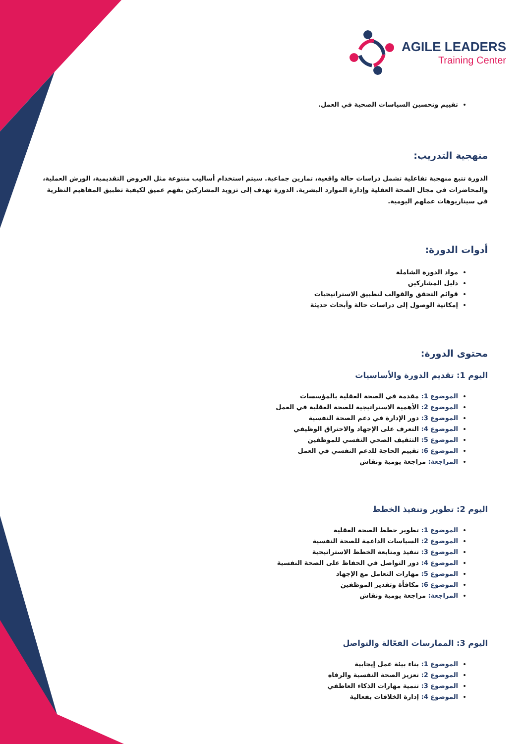AGILE LEADERS
Training Center
تقييم وتحسين السياسات الصحية في العمل.
منهجية التدريب:
الدورة تتبع منهجية تفاعلية تشمل دراسات حالة واقعية، تمارين جماعية. سيتم استخدام أساليب متنوعة مثل العروض التقديمية، الورش العملية، والمحاضرات في مجال الصحة العقلية وإدارة الموارد البشرية. الدورة تهدف إلى تزويد المشاركين بفهم عميق لكيفية تطبيق المفاهيم النظرية في سيناريوهات عملهم اليومية.
أدوات الدورة:
مواد الدورة الشاملة
دليل المشاركين
قوائم التحقق والقوالب لتطبيق الاستراتيجيات
إمكانية الوصول إلى دراسات حالة وأبحاث حديثة
محتوى الدورة:
اليوم 1: تقديم الدورة والأساسيات
الموضوع 1: مقدمة في الصحة العقلية بالمؤسسات
الموضوع 2: الأهمية الاستراتيجية للصحة العقلية في العمل
الموضوع 3: دور الإدارة في دعم الصحة النفسية
الموضوع 4: التعرف على الإجهاد والاحتراق الوظيفي
الموضوع 5: التثقيف الصحي النفسي للموظفين
الموضوع 6: تقييم الحاجة للدعم النفسي في العمل
المراجعة: مراجعة يومية ونقاش
اليوم 2: تطوير وتنفيذ الخطط
الموضوع 1: تطوير خطط الصحة العقلية
الموضوع 2: السياسات الداعمة للصحة النفسية
الموضوع 3: تنفيذ ومتابعة الخطط الاستراتيجية
الموضوع 4: دور التواصل في الحفاظ على الصحة النفسية
الموضوع 5: مهارات التعامل مع الإجهاد
الموضوع 6: مكافأة وتقدير الموظفين
المراجعة: مراجعة يومية ونقاش
اليوم 3: الممارسات الفعّالة والتواصل
الموضوع 1: بناء بيئة عمل إيجابية
الموضوع 2: تعزيز الصحة النفسية والرفاه
الموضوع 3: تنمية مهارات الذكاء العاطفي
الموضوع 4: إدارة الخلافات بفعالية